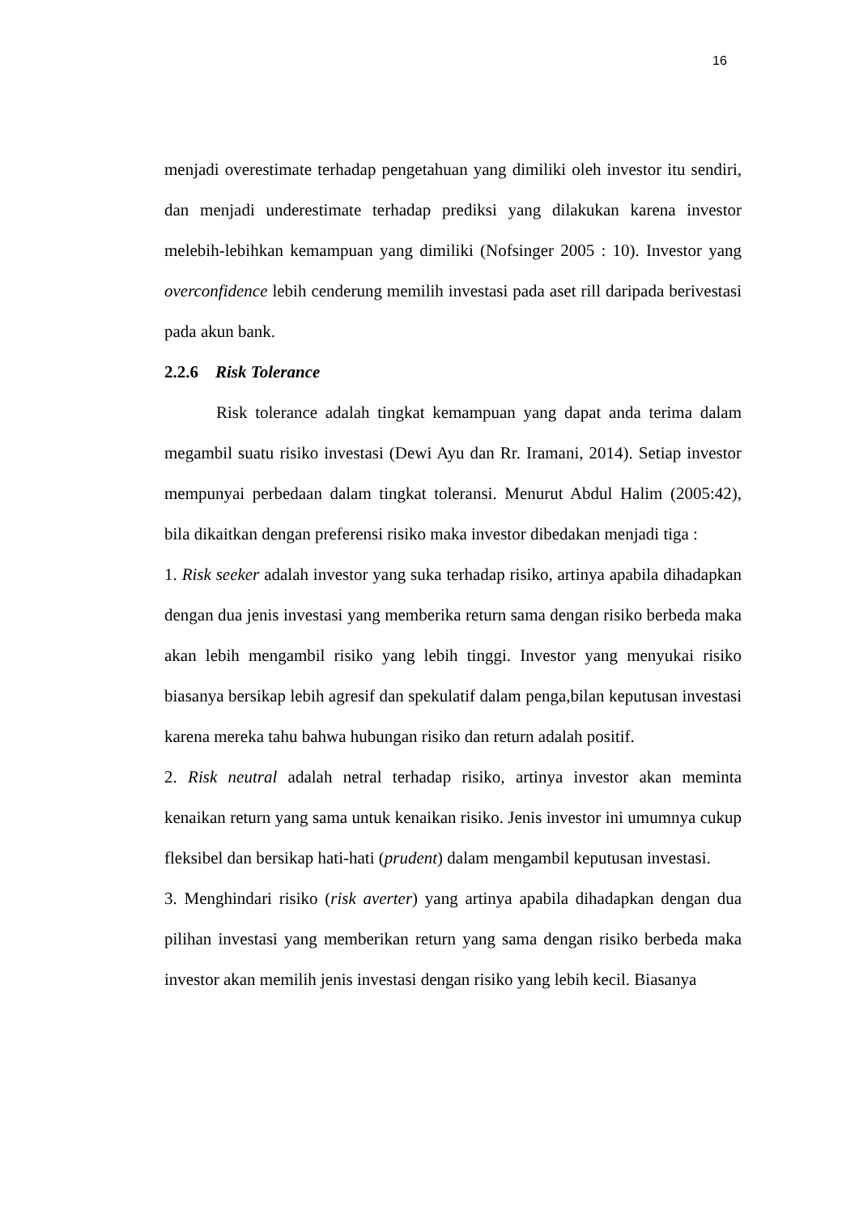16
menjadi overestimate terhadap pengetahuan yang dimiliki oleh investor itu sendiri, dan menjadi underestimate terhadap prediksi yang dilakukan karena investor melebih-lebihkan kemampuan yang dimiliki (Nofsinger 2005 : 10). Investor yang overconfidence lebih cenderung memilih investasi pada aset rill daripada berivestasi pada akun bank.
2.2.6 Risk Tolerance
Risk tolerance adalah tingkat kemampuan yang dapat anda terima dalam megambil suatu risiko investasi (Dewi Ayu dan Rr. Iramani, 2014). Setiap investor mempunyai perbedaan dalam tingkat toleransi. Menurut Abdul Halim (2005:42), bila dikaitkan dengan preferensi risiko maka investor dibedakan menjadi tiga :
1. Risk seeker adalah investor yang suka terhadap risiko, artinya apabila dihadapkan dengan dua jenis investasi yang memberika return sama dengan risiko berbeda maka akan lebih mengambil risiko yang lebih tinggi. Investor yang menyukai risiko biasanya bersikap lebih agresif dan spekulatif dalam penga,bilan keputusan investasi karena mereka tahu bahwa hubungan risiko dan return adalah positif.
2. Risk neutral adalah netral terhadap risiko, artinya investor akan meminta kenaikan return yang sama untuk kenaikan risiko. Jenis investor ini umumnya cukup fleksibel dan bersikap hati-hati (prudent) dalam mengambil keputusan investasi.
3. Menghindari risiko (risk averter) yang artinya apabila dihadapkan dengan dua pilihan investasi yang memberikan return yang sama dengan risiko berbeda maka investor akan memilih jenis investasi dengan risiko yang lebih kecil. Biasanya